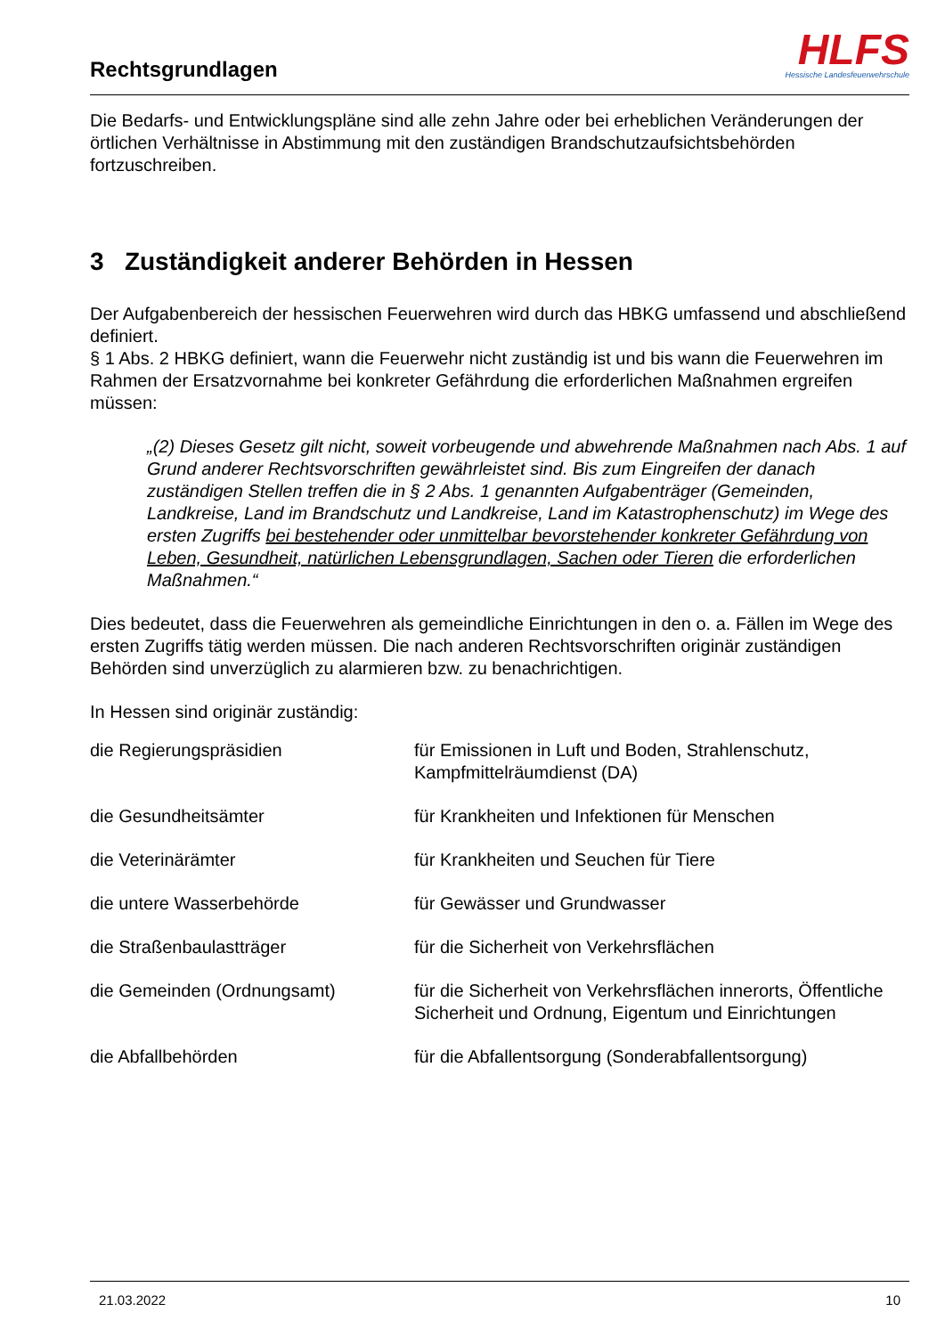Rechtsgrundlagen
HLFS
Hessische Landesfeuerwehrschule
Die Bedarfs- und Entwicklungspläne sind alle zehn Jahre oder bei erheblichen Veränderungen der örtlichen Verhältnisse in Abstimmung mit den zuständigen Brandschutzaufsichtsbehörden fortzuschreiben.
3 Zuständigkeit anderer Behörden in Hessen
Der Aufgabenbereich der hessischen Feuerwehren wird durch das HBKG umfassend und abschließend definiert.
§ 1 Abs. 2 HBKG definiert, wann die Feuerwehr nicht zuständig ist und bis wann die Feuerwehren im Rahmen der Ersatzvornahme bei konkreter Gefährdung die erforderlichen Maßnahmen ergreifen müssen:
„(2) Dieses Gesetz gilt nicht, soweit vorbeugende und abwehrende Maßnahmen nach Abs. 1 auf Grund anderer Rechtsvorschriften gewährleistet sind. Bis zum Eingreifen der danach zuständigen Stellen treffen die in § 2 Abs. 1 genannten Aufgabenträger (Gemeinden, Landkreise, Land im Brandschutz und Landkreise, Land im Katastrophenschutz) im Wege des ersten Zugriffs bei bestehender oder unmittelbar bevorstehender konkreter Gefährdung von Leben, Gesundheit, natürlichen Lebensgrundlagen, Sachen oder Tieren die erforderlichen Maßnahmen.“
Dies bedeutet, dass die Feuerwehren als gemeindliche Einrichtungen in den o. a. Fällen im Wege des ersten Zugriffs tätig werden müssen. Die nach anderen Rechtsvorschriften originär zuständigen Behörden sind unverzüglich zu alarmieren bzw. zu benachrichtigen.
In Hessen sind originär zuständig:
| die Regierungspräsidien | für Emissionen in Luft und Boden, Strahlenschutz, Kampfmittelräumdienst (DA) |
| die Gesundheitsämter | für Krankheiten und Infektionen für Menschen |
| die Veterinärämter | für Krankheiten und Seuchen für Tiere |
| die untere Wasserbehörde | für Gewässer und Grundwasser |
| die Straßenbaulastträger | für die Sicherheit von Verkehrsflächen |
| die Gemeinden (Ordnungsamt) | für die Sicherheit von Verkehrsflächen innerorts, Öffentliche Sicherheit und Ordnung, Eigentum und Einrichtungen |
| die Abfallbehörden | für die Abfallentsorgung (Sonderabfallentsorgung) |
21.03.2022 10